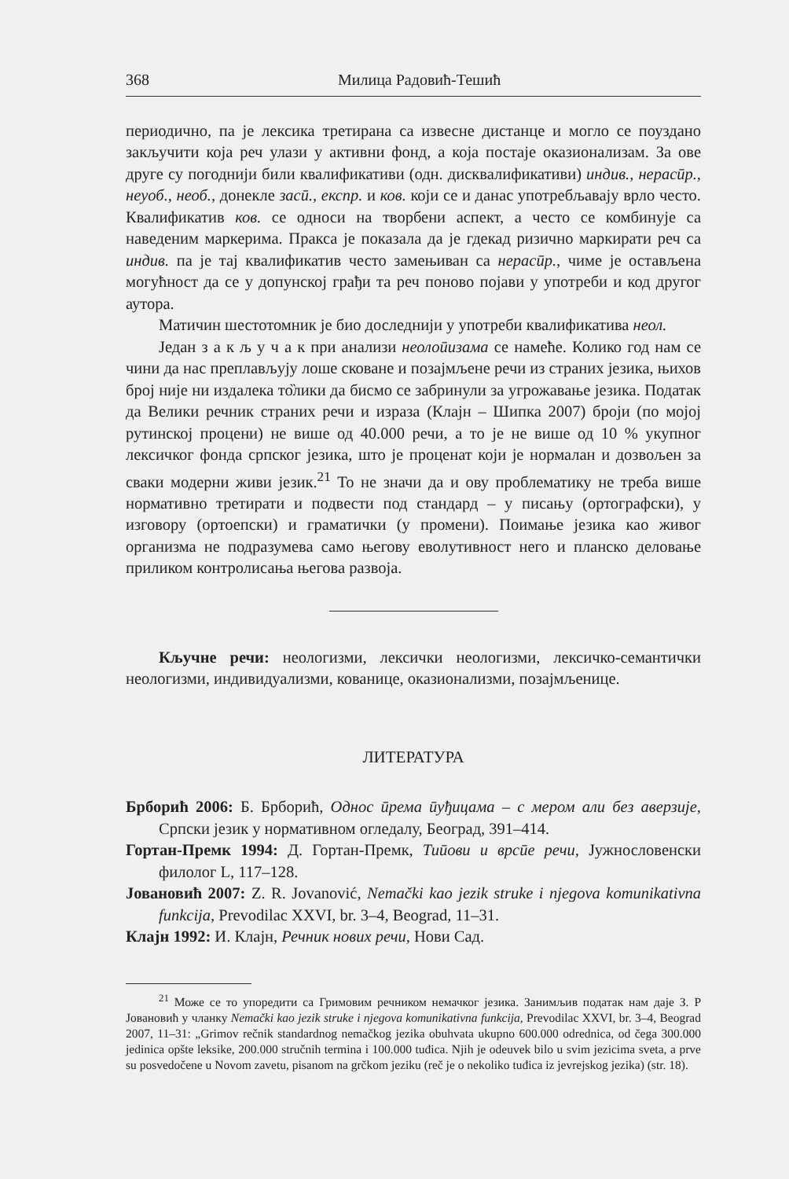368 Милица Радовић-Тешић
периодично, па је лексика третирана са извесне дистанце и могло се поуздано закључити која реч улази у активни фонд, а која постаје оказионализам. За ове друге су погоднији били квалификативи (одн. дисквалификативи) индив., нерасӣр., неуоб., необ., донекле засӣ., експр. и ков. који се и данас употребљавају врло често. Квалификатив ков. се односи на творбени аспект, а често се комбинује са наведеним маркерима. Пракса је показала да је гдекад ризично маркирати реч са индив. па је тај квалификатив често замењиван са нерасӣр., чиме је остављена могућност да се у допунској грађи та реч поново појави у употреби и код другог аутора.
Матичин шестотомник је био доследнији у употреби квалификатива неол.
Један з а к љ у ч а к при анализи неолоӣизама се намеће. Колико год нам се чини да нас преплављују лоше сковане и позајмљене речи из страних језика, њихов број није ни издалека то̏лики да бисмо се забринули за угрожавање језика. Податак да Велики речник страних речи и израза (Клајн – Шипка 2007) броји (по мојој рутинској процени) не више од 40.000 речи, а то је не више од 10 % укупног лексичког фонда српског језика, што је проценат који је нормалан и дозвољен за сваки модерни живи језик.<sup>21</sup> То не значи да и ову проблематику не треба више нормативно третирати и подвести под стандард – у писању (ортографски), у изговору (ортоепски) и граматички (у промени). Поимање језика као живог организма не подразумева само његову еволутивност него и планско деловање приликом контролисања његова развоја.
Кључне речи: неологизми, лексички неологизми, лексичко-семантички неологизми, индивидуализми, кованице, оказионализми, позајмљенице.
ЛИТЕРАТУРА
Брборић 2006: Б. Брборић, Однос ӣрема ӣуђицама – с мером али без аверзије, Српски језик у нормативном огледалу, Београд, 391–414.
Гортан-Премк 1994: Д. Гортан-Премк, Тиӣови и врсӣе речи, Јужнословенски филолог L, 117–128.
Јовановић 2007: Z. R. Jovanović, Nemački kao jezik struke i njegova komunikativna funkcija, Prevodilac XXVI, br. 3–4, Beograd, 11–31.
Клајн 1992: И. Клајн, Речник нових речи, Нови Сад.
<sup>21</sup> Може се то упоредити са Гримовим речником немачког језика. Занимљив податак нам даје З. Р Јовановић у чланку Nemački kao jezik struke i njegova komunikativna funkcija, Prevodilac XXVI, br. 3–4, Beograd 2007, 11–31: „Grimov rečnik standardnog nemačkog jezika obuhvata ukupno 600.000 odrednica, od čega 300.000 jedinica opšte leksike, 200.000 stručnih termina i 100.000 tuđica. Njih je odeuvek bilo u svim jezicima sveta, a prve su posvedočene u Novom zavetu, pisanom na grčkom jeziku (reč je o nekoliko tuđica iz jevrejskog jezika) (str. 18).